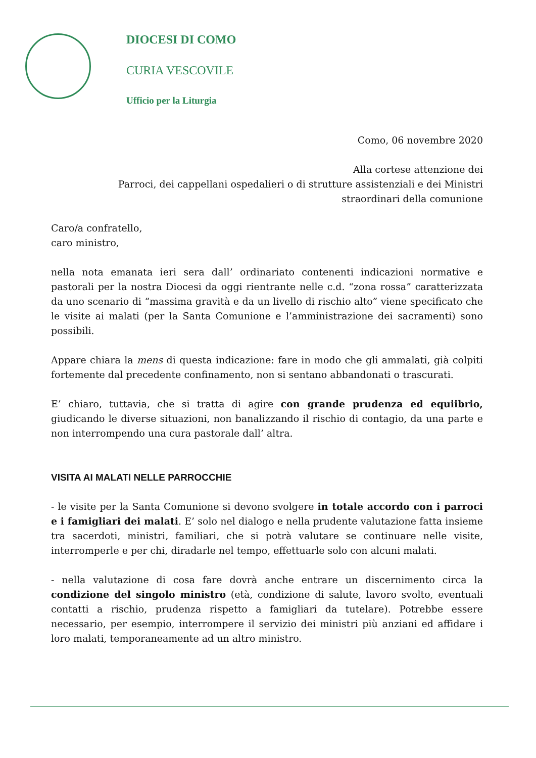DIOCESI DI COMO
CURIA VESCOVILE
Ufficio per la Liturgia
Como, 06 novembre 2020
Alla cortese attenzione dei
Parroci, dei cappellani ospedalieri o di strutture assistenziali e dei Ministri
straordinari della comunione
Caro/a confratello,
caro ministro,
nella nota emanata ieri sera dall’ ordinariato contenenti indicazioni normative e pastorali per la nostra Diocesi da oggi rientrante nelle c.d. “zona rossa” caratterizzata da uno scenario di “massima gravità e da un livello di rischio alto” viene specificato che le visite ai malati (per la Santa Comunione e l’amministrazione dei sacramenti) sono possibili.
Appare chiara la mens di questa indicazione: fare in modo che gli ammalati, già colpiti fortemente dal precedente confinamento, non si sentano abbandonati o trascurati.
E’ chiaro, tuttavia, che si tratta di agire con grande prudenza ed equiibrio, giudicando le diverse situazioni, non banalizzando il rischio di contagio, da una parte e non interrompendo una cura pastorale dall’ altra.
VISITA AI MALATI NELLE PARROCCHIE
- le visite per la Santa Comunione si devono svolgere in totale accordo con i parroci e i famigliari dei malati. E’ solo nel dialogo e nella prudente valutazione fatta insieme tra sacerdoti, ministri, familiari, che si potrà valutare se continuare nelle visite, interromperle e per chi, diradarle nel tempo, effettuarle solo con alcuni malati.
- nella valutazione di cosa fare dovrà anche entrare un discernimento circa la condizione del singolo ministro (età, condizione di salute, lavoro svolto, eventuali contatti a rischio, prudenza rispetto a famigliari da tutelare). Potrebbe essere necessario, per esempio, interrompere il servizio dei ministri più anziani ed affidare i loro malati, temporaneamente ad un altro ministro.